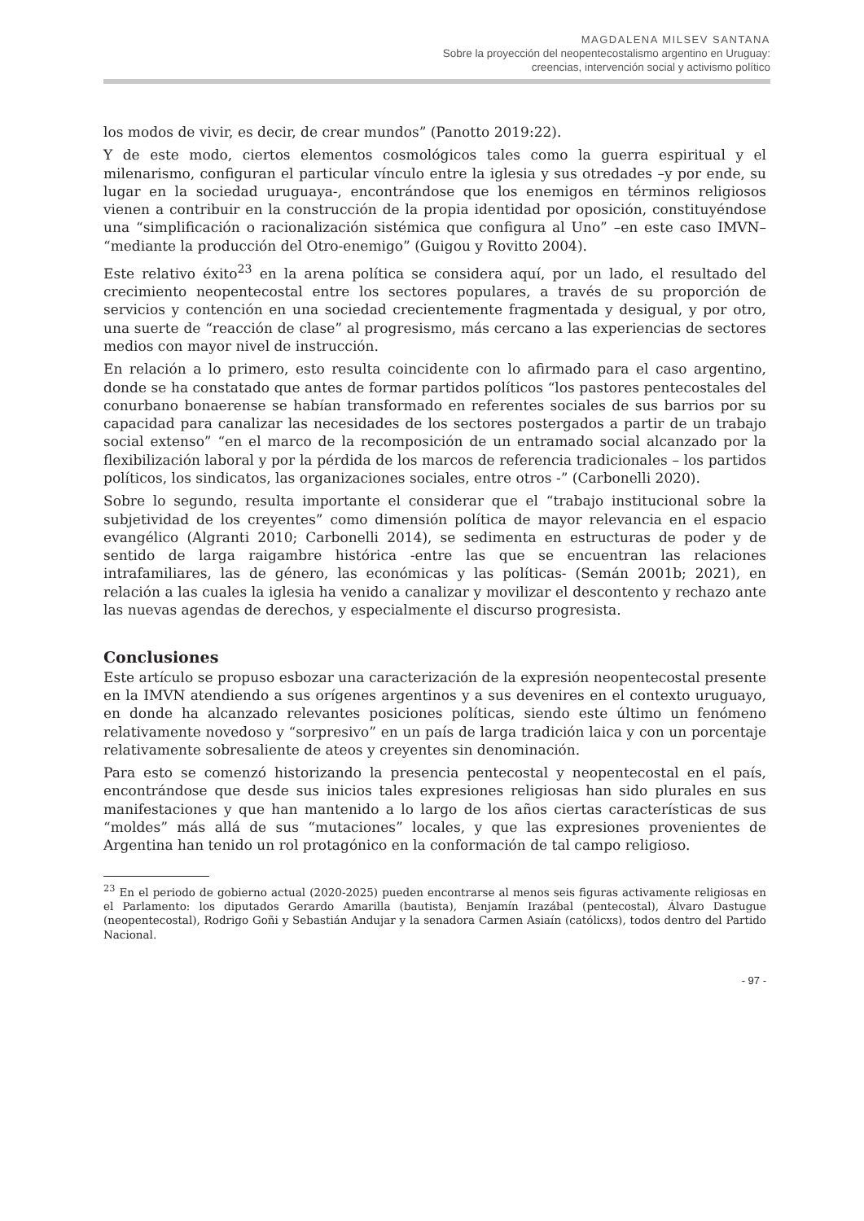MAGDALENA MILSEV SANTANA
Sobre la proyección del neopentecostalismo argentino en Uruguay:
creencias, intervención social y activismo político
los modos de vivir, es decir, de crear mundos” (Panotto 2019:22).
Y de este modo, ciertos elementos cosmológicos tales como la guerra espiritual y el milenarismo, configuran el particular vínculo entre la iglesia y sus otredades –y por ende, su lugar en la sociedad uruguaya-, encontrándose que los enemigos en términos religiosos vienen a contribuir en la construcción de la propia identidad por oposición, constituyéndose una “simplificación o racionalización sistémica que configura al Uno” –en este caso IMVN– “mediante la producción del Otro-enemigo” (Guigou y Rovitto 2004).
Este relativo éxito<sup>23</sup> en la arena política se considera aquí, por un lado, el resultado del crecimiento neopentecostal entre los sectores populares, a través de su proporción de servicios y contención en una sociedad crecientemente fragmentada y desigual, y por otro, una suerte de “reacción de clase” al progresismo, más cercano a las experiencias de sectores medios con mayor nivel de instrucción.
En relación a lo primero, esto resulta coincidente con lo afirmado para el caso argentino, donde se ha constatado que antes de formar partidos políticos “los pastores pentecostales del conurbano bonaerense se habían transformado en referentes sociales de sus barrios por su capacidad para canalizar las necesidades de los sectores postergados a partir de un trabajo social extenso” “en el marco de la recomposición de un entramado social alcanzado por la flexibilización laboral y por la pérdida de los marcos de referencia tradicionales – los partidos políticos, los sindicatos, las organizaciones sociales, entre otros -” (Carbonelli 2020).
Sobre lo segundo, resulta importante el considerar que el “trabajo institucional sobre la subjetividad de los creyentes” como dimensión política de mayor relevancia en el espacio evangélico (Algranti 2010; Carbonelli 2014), se sedimenta en estructuras de poder y de sentido de larga raigambre histórica -entre las que se encuentran las relaciones intrafamiliares, las de género, las económicas y las políticas- (Semán 2001b; 2021), en relación a las cuales la iglesia ha venido a canalizar y movilizar el descontento y rechazo ante las nuevas agendas de derechos, y especialmente el discurso progresista.
Conclusiones
Este artículo se propuso esbozar una caracterización de la expresión neopentecostal presente en la IMVN atendiendo a sus orígenes argentinos y a sus devenires en el contexto uruguayo, en donde ha alcanzado relevantes posiciones políticas, siendo este último un fenómeno relativamente novedoso y “sorpresivo” en un país de larga tradición laica y con un porcentaje relativamente sobresaliente de ateos y creyentes sin denominación.
Para esto se comenzó historizando la presencia pentecostal y neopentecostal en el país, encontrándose que desde sus inicios tales expresiones religiosas han sido plurales en sus manifestaciones y que han mantenido a lo largo de los años ciertas características de sus “moldes” más allá de sus “mutaciones” locales, y que las expresiones provenientes de Argentina han tenido un rol protagónico en la conformación de tal campo religioso.
<sup>23</sup> En el periodo de gobierno actual (2020-2025) pueden encontrarse al menos seis figuras activamente religiosas en el Parlamento: los diputados Gerardo Amarilla (bautista), Benjamín Irazábal (pentecostal), Álvaro Dastugue (neopentecostal), Rodrigo Goñi y Sebastián Andujar y la senadora Carmen Asiaín (católicxs), todos dentro del Partido Nacional.
- 97 -